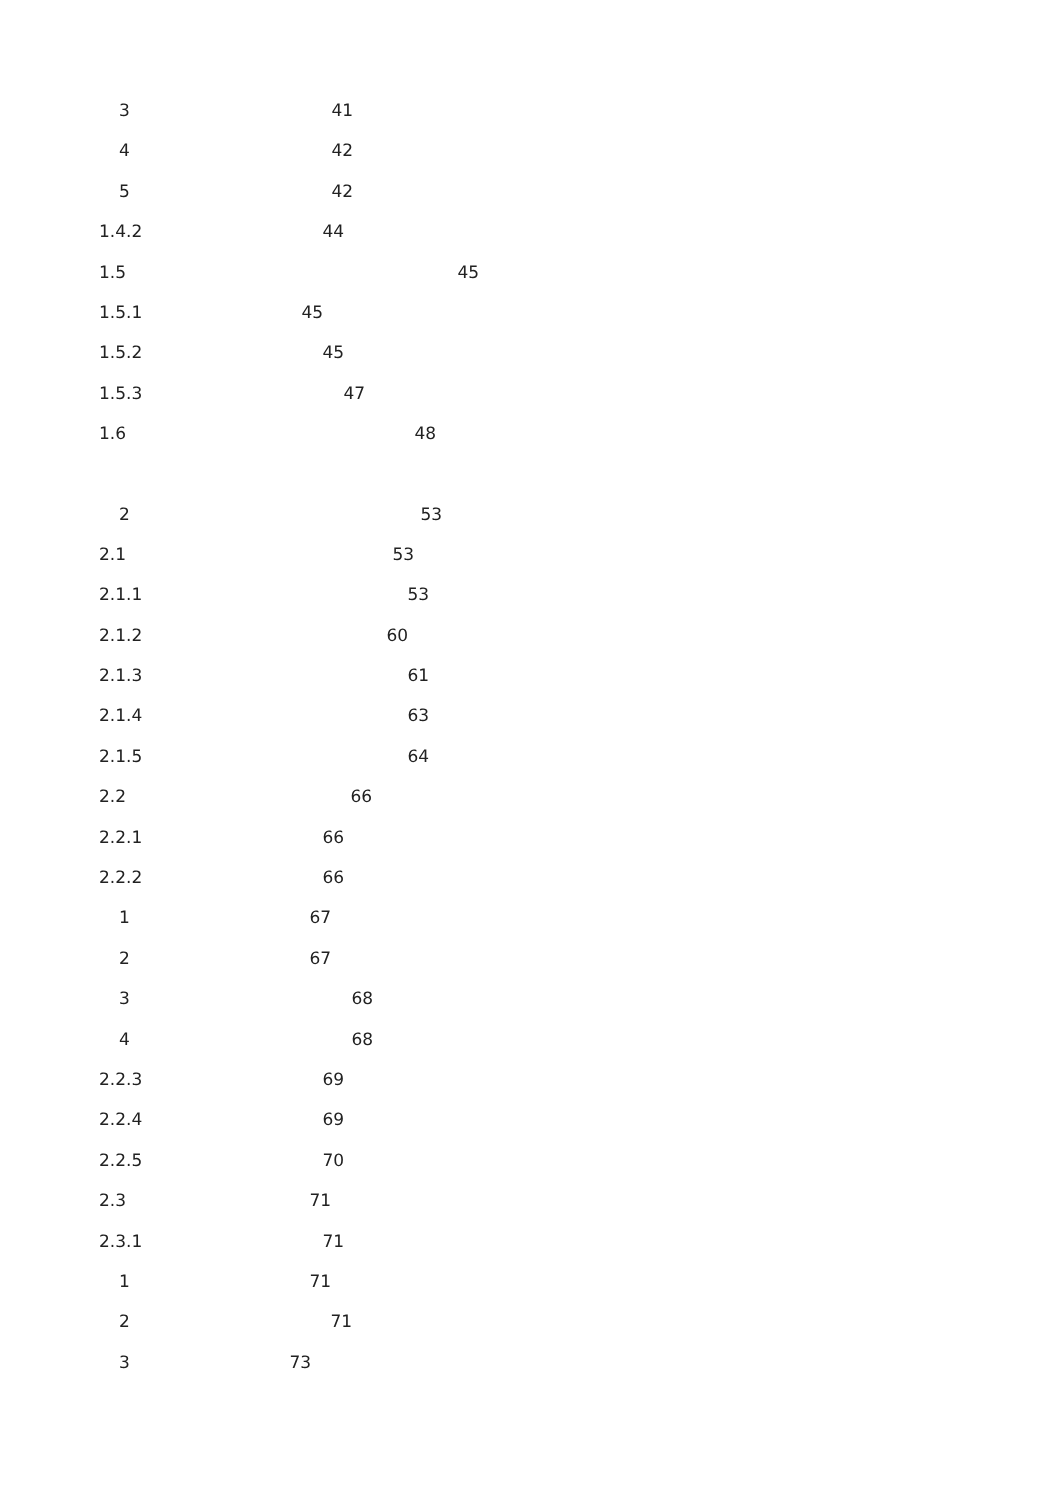3 41
4 42
5 42
1.4.2 44
1.5 45
1.5.1 45
1.5.2 45
1.5.3 47
1.6 48
2 53
2.1 53
2.1.1 53
2.1.2 60
2.1.3 61
2.1.4 63
2.1.5 64
2.2 66
2.2.1 66
2.2.2 66
1 67
2 67
3 68
4 68
2.2.3 69
2.2.4 69
2.2.5 70
2.3 71
2.3.1 71
1 71
2 71
3 73